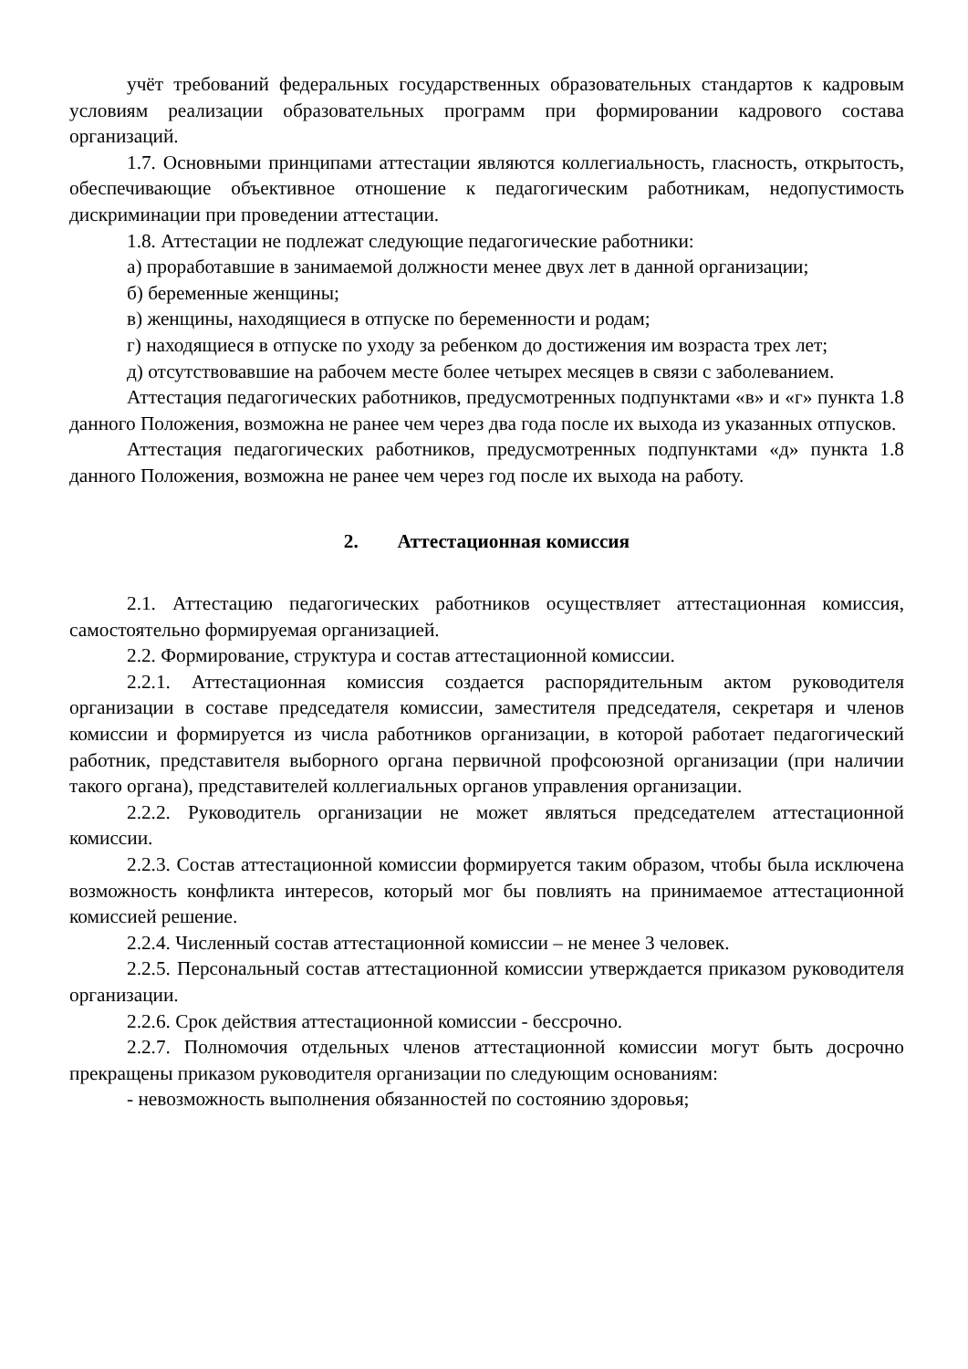учёт требований федеральных государственных образовательных стандартов к кадровым условиям реализации образовательных программ при формировании кадрового состава организаций.
1.7. Основными принципами аттестации являются коллегиальность, гласность, открытость, обеспечивающие объективное отношение к педагогическим работникам, недопустимость дискриминации при проведении аттестации.
1.8. Аттестации не подлежат следующие педагогические работники:
а) проработавшие в занимаемой должности менее двух лет в данной организации;
б) беременные женщины;
в) женщины, находящиеся в отпуске по беременности и родам;
г) находящиеся в отпуске по уходу за ребенком до достижения им возраста трех лет;
д) отсутствовавшие на рабочем месте более четырех месяцев в связи с заболеванием.
Аттестация педагогических работников, предусмотренных подпунктами «в» и «г» пункта 1.8 данного Положения, возможна не ранее чем через два года после их выхода из указанных отпусков.
Аттестация педагогических работников, предусмотренных подпунктами «д» пункта 1.8 данного Положения, возможна не ранее чем через год после их выхода на работу.
2. Аттестационная комиссия
2.1. Аттестацию педагогических работников осуществляет аттестационная комиссия, самостоятельно формируемая организацией.
2.2. Формирование, структура и состав аттестационной комиссии.
2.2.1. Аттестационная комиссия создается распорядительным актом руководителя организации в составе председателя комиссии, заместителя председателя, секретаря и членов комиссии и формируется из числа работников организации, в которой работает педагогический работник, представителя выборного органа первичной профсоюзной организации (при наличии такого органа), представителей коллегиальных органов управления организации.
2.2.2. Руководитель организации не может являться председателем аттестационной комиссии.
2.2.3. Состав аттестационной комиссии формируется таким образом, чтобы была исключена возможность конфликта интересов, который мог бы повлиять на принимаемое аттестационной комиссией решение.
2.2.4. Численный состав аттестационной комиссии – не менее 3 человек.
2.2.5. Персональный состав аттестационной комиссии утверждается приказом руководителя организации.
2.2.6. Срок действия аттестационной комиссии - бессрочно.
2.2.7. Полномочия отдельных членов аттестационной комиссии могут быть досрочно прекращены приказом руководителя организации по следующим основаниям:
- невозможность выполнения обязанностей по состоянию здоровья;